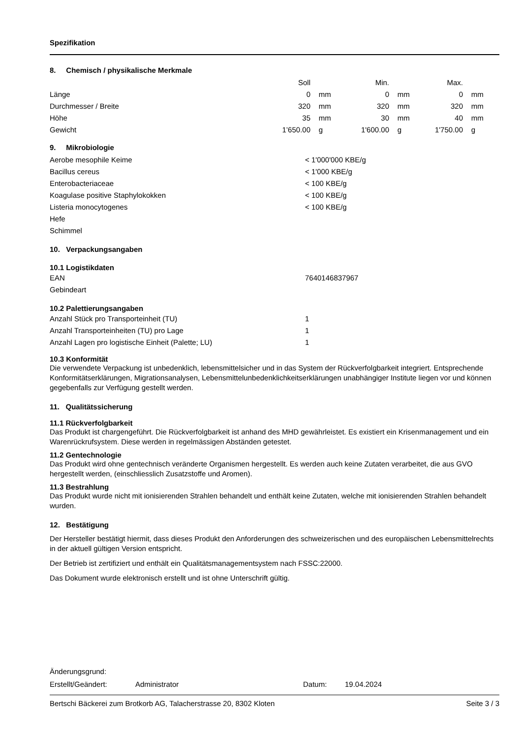Spezifikation
8. Chemisch / physikalische Merkmale
| | Soll | | Min. | | Max. | |
| Länge | 0 | mm | 0 | mm | 0 | mm |
| Durchmesser / Breite | 320 | mm | 320 | mm | 320 | mm |
| Höhe | 35 | mm | 30 | mm | 40 | mm |
| Gewicht | 1’650.00 | g | 1'600.00 | g | 1'750.00 | g |
9. Mikrobiologie
| Aerobe mesophile Keime | < 1'000'000 KBE/g |
| Bacillus cereus | < 1'000 KBE/g |
| Enterobacteriaceae | < 100 KBE/g |
| Koagulase positive Staphylokokken | < 100 KBE/g |
| Listeria monocytogenes | < 100 KBE/g |
| Hefe | |
| Schimmel | |
10. Verpackungsangaben
10.1 Logistikdaten
| EAN | 7640146837967 |
| Gebindeart | |
10.2 Palettierungsangaben
| Anzahl Stück pro Transporteinheit (TU) | 1 |
| Anzahl Transporteinheiten (TU) pro Lage | 1 |
| Anzahl Lagen pro logistische Einheit (Palette; LU) | 1 |
10.3 Konformität
Die verwendete Verpackung ist unbedenklich, lebensmittelsicher und in das System der Rückverfolgbarkeit integriert. Entsprechende Konformitätserklärungen, Migrationsanalysen, Lebensmittelunbedenklichkeitserklärungen unabhängiger Institute liegen vor und können gegebenfalls zur Verfügung gestellt werden.
11. Qualitätssicherung
11.1 Rückverfolgbarkeit
Das Produkt ist chargengeführt. Die Rückverfolgbarkeit ist anhand des MHD gewährleistet. Es existiert ein Krisenmanagement und ein Warenrückrufsystem. Diese werden in regelmässigen Abständen getestet.
11.2 Gentechnologie
Das Produkt wird ohne gentechnisch veränderte Organismen hergestellt. Es werden auch keine Zutaten verarbeitet, die aus GVO hergestellt werden, (einschliesslich Zusatzstoffe und Aromen).
11.3 Bestrahlung
Das Produkt wurde nicht mit ionisierenden Strahlen behandelt und enthält keine Zutaten, welche mit ionisierenden Strahlen behandelt wurden.
12. Bestätigung
Der Hersteller bestätigt hiermit, dass dieses Produkt den Anforderungen des schweizerischen und des europäischen Lebensmittelrechts in der aktuell gültigen Version entspricht.
Der Betrieb ist zertifiziert und enthält ein Qualitätsmanagementsystem nach FSSC:22000.
Das Dokument wurde elektronisch erstellt und ist ohne Unterschrift gültig.
| Änderungsgrund: | | | |
| Erstellt/Geändert: | Administrator | Datum: | 19.04.2024 |
Bertschi Bäckerei zum Brotkorb AG, Talacherstrasse 20, 8302 Kloten Seite 3 / 3